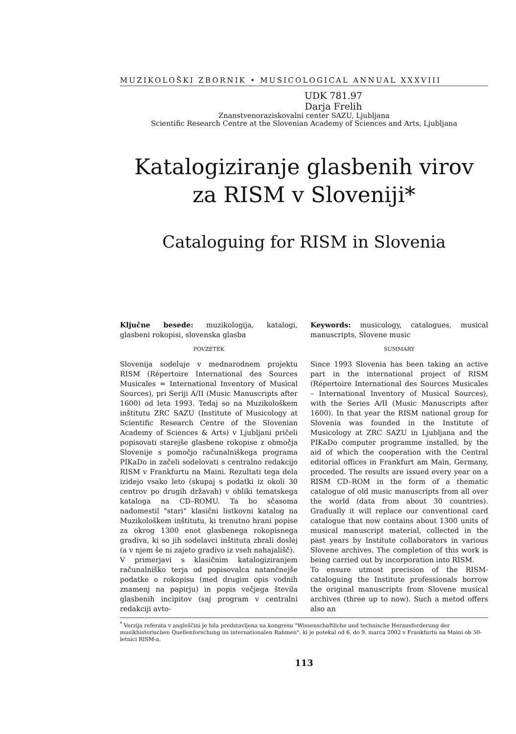MUZIKOLOŠKI ZBORNIK • MUSICOLOGICAL ANNUAL XXXVIII
UDK 781.97
Darja Frelih
Znanstvenoraziskovalni center SAZU, Ljubljana
Scientific Research Centre at the Slovenian Academy of Sciences and Arts, Ljubljana
Katalogiziranje glasbenih virov za RISM v Sloveniji*
Cataloguing for RISM in Slovenia
Ključne besede: muzikologija, katalogi, glasbeni rokopisi, slovenska glasba
POVZETEK
Slovenija sodeluje v mednarodnem projektu RISM (Répertoire International des Sources Musicales = International Inventory of Musical Sources), pri Seriji A/II (Music Manuscripts after 1600) od leta 1993. Tedaj so na Muzikološkem inštitutu ZRC SAZU (Institute of Musicology at Scientific Research Centre of the Slovenian Academy of Sciences & Arts) v Ljubljani pričeli popisovati starejše glasbene rokopise z območja Slovenije s pomočjo računalniškega programa PIKaDo in začeli sodelovati s centralno redakcijo RISM v Frankfurtu na Maini. Rezultati tega dela izidejo vsako leto (skupaj s podatki iz okoli 30 centrov po drugih državah) v obliki tematskega kataloga na CD–ROMU. Ta bo sčasoma nadomestil "stari" klasični listkovni katalog na Muzikološkem inštitutu, ki trenutno hrani popise za okrog 1300 enot glasbenega rokopisnega gradiva, ki so jih sodelavci inštituta zbrali doslej (a v njem še ni zajeto gradivo iz vseh nahajališč).
V primerjavi s klasičnim katalogiziranjem računalniško terja od popisovalca natančnejše podatke o rokopisu (med drugim opis vodnih znamenj na papirju) in popis večjega števila glasbenih incipitov (saj program v centralni redakciji avto-
Keywords: musicology, catalogues, musical manuscripts, Slovene music
SUMMARY
Since 1993 Slovenia has been taking an active part in the international project of RISM (Répertoire International des Sources Musicales – International Inventory of Musical Sources), with the Series A/II (Music Manuscripts after 1600). In that year the RISM national group for Slovenia was founded in the Institute of Musicology at ZRC SAZU in Ljubljana and the PIKaDo computer programme installed, by the aid of which the cooperation with the Central editorial offices in Frankfurt am Main, Germany, proceded. The results are issued every year on a RISM CD–ROM in the form of a thematic catalogue of old music manuscripts from all over the world (data from about 30 countries). Gradually it will replace our conventional card catalogue that now contains about 1300 units of musical manuscript material, collected in the past years by Institute collaborators in various Slovene archives. The completion of this work is being carried out by incorporation into RISM.
To ensure utmost precision of the RISM-cataloguing the Institute professionals borrow the original manuscripts from Slovene musical archives (three up to now). Such a metod offers also an
<sup>*</sup> Verzija referata v angleščini je bila predstavljena na kongresu "Wissenschaftliche und technische Herausforderung der musikhistorischen Quellenforschung im internationalen Rahmen", ki je potekal od 6. do 9. marca 2002 v Frankfurtu na Maini ob 50-letnici RISM-a.
113